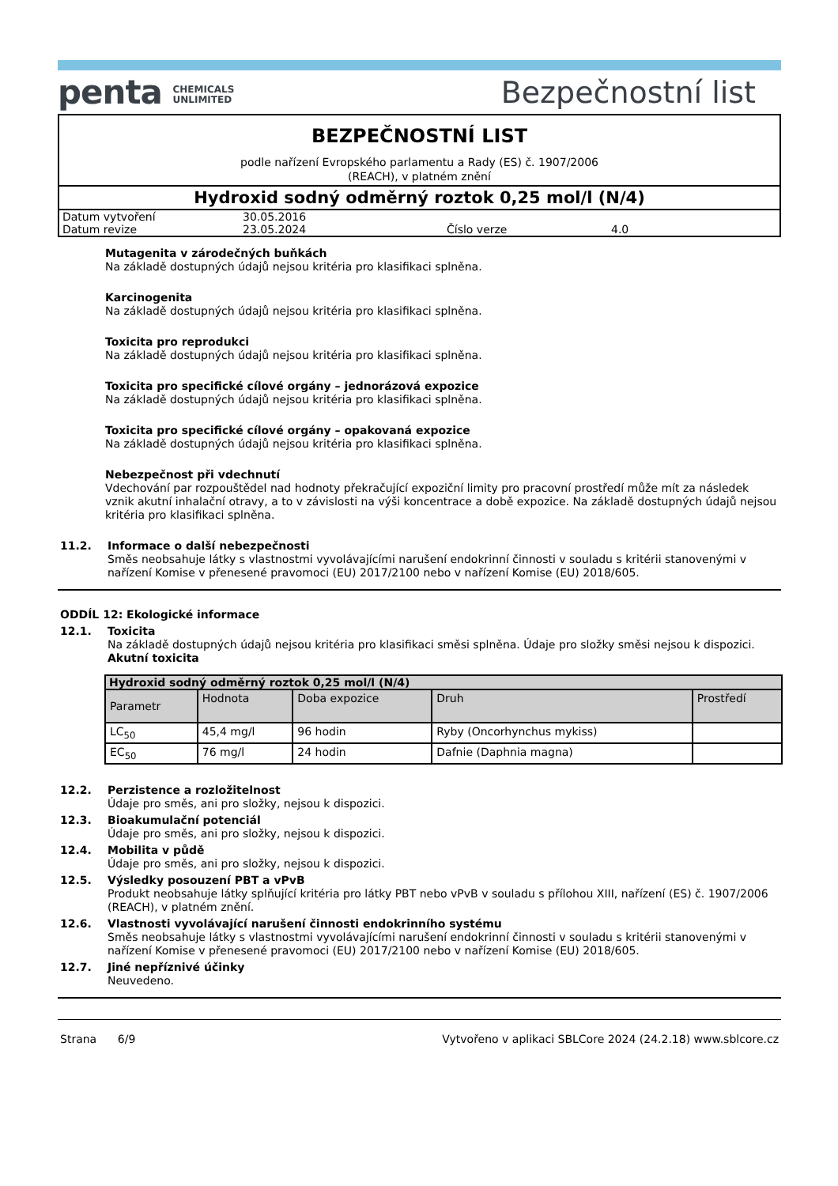penta CHEMICALS
UNLIMITED
Bezpečnostní list
BEZPEČNOSTNÍ LIST
podle nařízení Evropského parlamentu a Rady (ES) č. 1907/2006
(REACH), v platném znění
Hydroxid sodný odměrný roztok 0,25 mol/l (N/4)
| Datum vytvoření | 30.05.2016 | | |
| Datum revize | 23.05.2024 | Číslo verze | 4.0 |
Mutagenita v zárodečných buňkách
Na základě dostupných údajů nejsou kritéria pro klasifikaci splněna.
Karcinogenita
Na základě dostupných údajů nejsou kritéria pro klasifikaci splněna.
Toxicita pro reprodukci
Na základě dostupných údajů nejsou kritéria pro klasifikaci splněna.
Toxicita pro specifické cílové orgány – jednorázová expozice
Na základě dostupných údajů nejsou kritéria pro klasifikaci splněna.
Toxicita pro specifické cílové orgány – opakovaná expozice
Na základě dostupných údajů nejsou kritéria pro klasifikaci splněna.
Nebezpečnost při vdechnutí
Vdechování par rozpouštědel nad hodnoty překračující expoziční limity pro pracovní prostředí může mít za následek vznik akutní inhalační otravy, a to v závislosti na výši koncentrace a době expozice. Na základě dostupných údajů nejsou kritéria pro klasifikaci splněna.
11.2.
Informace o další nebezpečnosti
Směs neobsahuje látky s vlastnostmi vyvolávajícími narušení endokrinní činnosti v souladu s kritérii stanovenými v nařízení Komise v přenesené pravomoci (EU) 2017/2100 nebo v nařízení Komise (EU) 2018/605.
ODDÍL 12: Ekologické informace
12.1.
Toxicita
Na základě dostupných údajů nejsou kritéria pro klasifikaci směsi splněna. Údaje pro složky směsi nejsou k dispozici.
Akutní toxicita
| Hydroxid sodný odměrný roztok 0,25 mol/l (N/4) | | | | |
| --- | --- | --- | --- | --- |
| Parametr | Hodnota | Doba expozice | Druh | Prostředí |
| LC<sub>50</sub> | 45,4 mg/l | 96 hodin | Ryby (Oncorhynchus mykiss) | |
| EC<sub>50</sub> | 76 mg/l | 24 hodin | Dafnie (Daphnia magna) | |
12.2.
Perzistence a rozložitelnost
Údaje pro směs, ani pro složky, nejsou k dispozici.
12.3.
Bioakumulační potenciál
Údaje pro směs, ani pro složky, nejsou k dispozici.
12.4.
Mobilita v půdě
Údaje pro směs, ani pro složky, nejsou k dispozici.
12.5.
Výsledky posouzení PBT a vPvB
Produkt neobsahuje látky splňující kritéria pro látky PBT nebo vPvB v souladu s přílohou XIII, nařízení (ES) č. 1907/2006 (REACH), v platném znění.
12.6.
Vlastnosti vyvolávající narušení činnosti endokrinního systému
Směs neobsahuje látky s vlastnostmi vyvolávajícími narušení endokrinní činnosti v souladu s kritérii stanovenými v nařízení Komise v přenesené pravomoci (EU) 2017/2100 nebo v nařízení Komise (EU) 2018/605.
12.7.
Jiné nepříznivé účinky
Neuvedeno.
Strana 6/9 Vytvořeno v aplikaci SBLCore 2024 (24.2.18) www.sblcore.cz